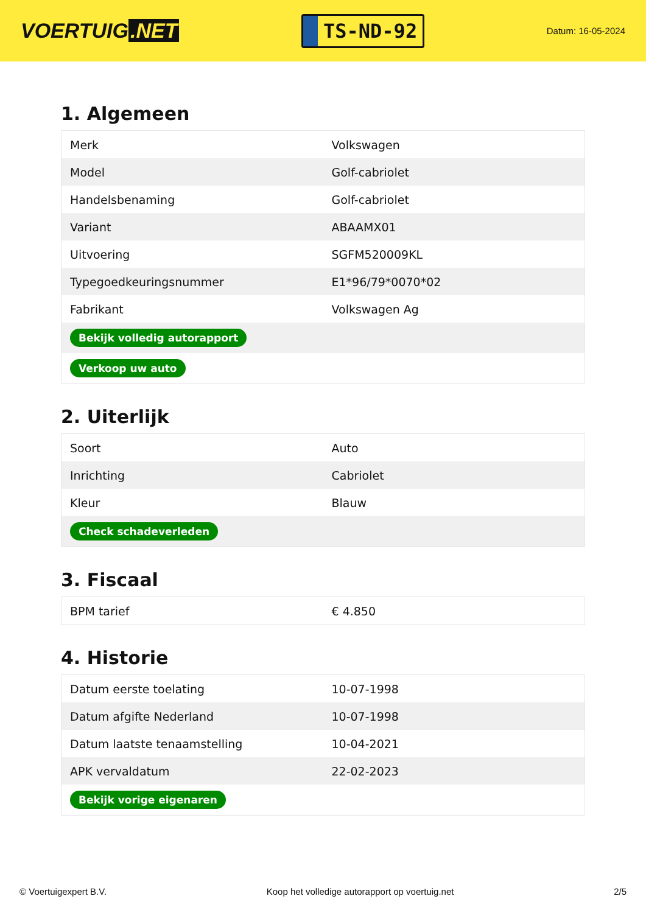VOERTUIG.NET
TS-ND-92
Datum: 16-05-2024
1. Algemeen
| Merk | Volkswagen |
| Model | Golf-cabriolet |
| Handelsbenaming | Golf-cabriolet |
| Variant | ABAAMX01 |
| Uitvoering | SGFM520009KL |
| Typegoedkeuringsnummer | E1*96/79*0070*02 |
| Fabrikant | Volkswagen Ag |
| Bekijk volledig autorapport | |
| Verkoop uw auto | |
2. Uiterlijk
| Soort | Auto |
| Inrichting | Cabriolet |
| Kleur | Blauw |
| Check schadeverleden | |
3. Fiscaal
| BPM tarief | € 4.850 |
4. Historie
| Datum eerste toelating | 10-07-1998 |
| Datum afgifte Nederland | 10-07-1998 |
| Datum laatste tenaamstelling | 10-04-2021 |
| APK vervaldatum | 22-02-2023 |
| Bekijk vorige eigenaren | |
© Voertuigexpert B.V. Koop het volledige autorapport op voertuig.net 2/5